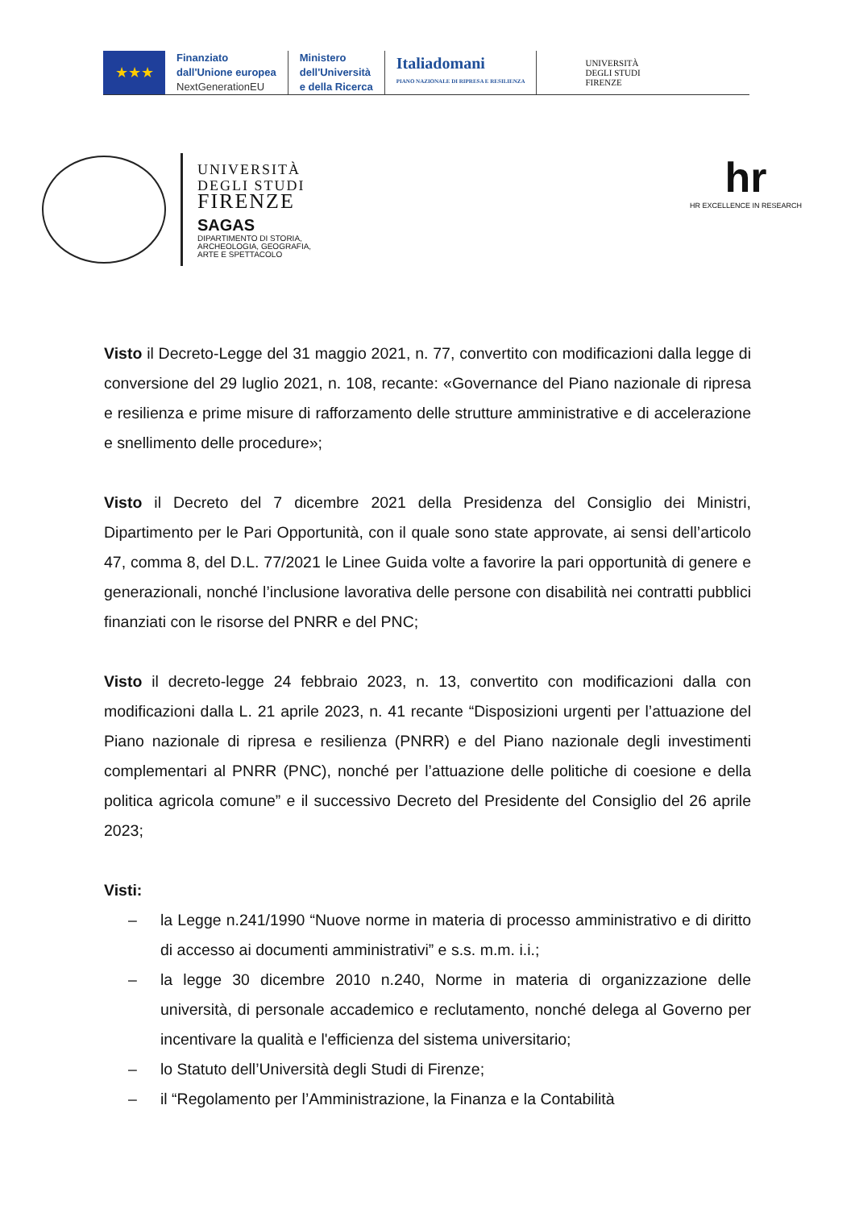★★★
Finanziato
dall'Unione europea
NextGenerationEU
Ministero
dell'Università
e della Ricerca
Italiadomani
PIANO NAZIONALE DI RIPRESA E RESILIENZA
UNIVERSITÀ
DEGLI STUDI
FIRENZE
UNIVERSITÀ
DEGLI STUDI
FIRENZE
SAGAS
DIPARTIMENTO DI STORIA,
ARCHEOLOGIA, GEOGRAFIA,
ARTE E SPETTACOLO
hr
HR EXCELLENCE IN RESEARCH
Visto il Decreto-Legge del 31 maggio 2021, n. 77, convertito con modificazioni dalla legge di conversione del 29 luglio 2021, n. 108, recante: «Governance del Piano nazionale di ripresa e resilienza e prime misure di rafforzamento delle strutture amministrative e di accelerazione e snellimento delle procedure»;
Visto il Decreto del 7 dicembre 2021 della Presidenza del Consiglio dei Ministri, Dipartimento per le Pari Opportunità, con il quale sono state approvate, ai sensi dell’articolo 47, comma 8, del D.L. 77/2021 le Linee Guida volte a favorire la pari opportunità di genere e generazionali, nonché l’inclusione lavorativa delle persone con disabilità nei contratti pubblici finanziati con le risorse del PNRR e del PNC;
Visto il decreto-legge 24 febbraio 2023, n. 13, convertito con modificazioni dalla con modificazioni dalla L. 21 aprile 2023, n. 41 recante “Disposizioni urgenti per l’attuazione del Piano nazionale di ripresa e resilienza (PNRR) e del Piano nazionale degli investimenti complementari al PNRR (PNC), nonché per l’attuazione delle politiche di coesione e della politica agricola comune” e il successivo Decreto del Presidente del Consiglio del 26 aprile 2023;
Visti:
– la Legge n.241/1990 “Nuove norme in materia di processo amministrativo e di diritto di accesso ai documenti amministrativi” e s.s. m.m. i.i.;
– la legge 30 dicembre 2010 n.240, Norme in materia di organizzazione delle università, di personale accademico e reclutamento, nonché delega al Governo per incentivare la qualità e l'efficienza del sistema universitario;
– lo Statuto dell’Università degli Studi di Firenze;
– il “Regolamento per l’Amministrazione, la Finanza e la Contabilità